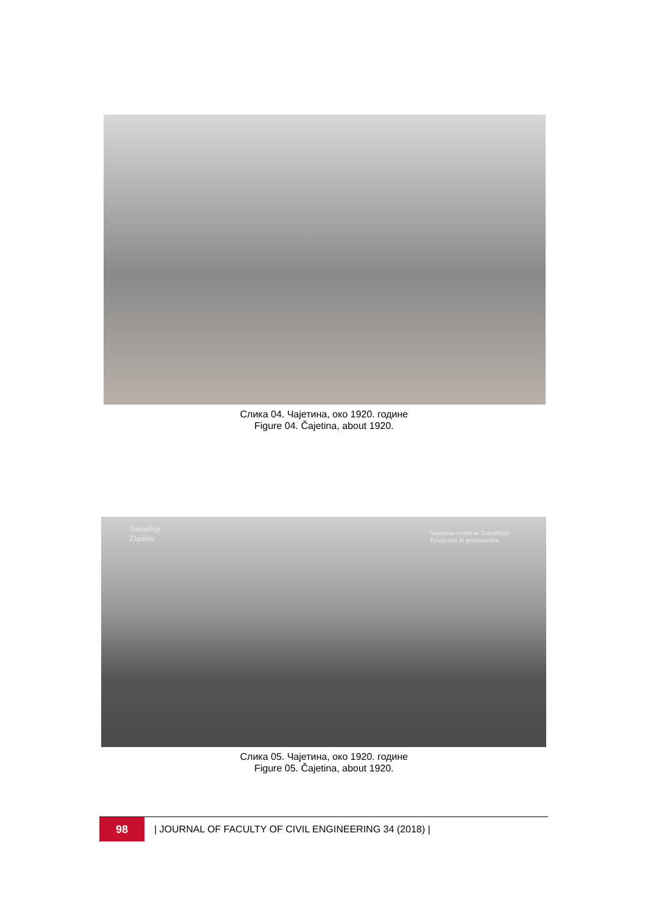Слика 04. Чајетина, око 1920. године
Figure 04. Čajetina, about 1920.
Златибор
Zlatibor
Чајетина почетак Златибора
Tchajetina le promontoire
Слика 05. Чајетина, око 1920. године
Figure 05. Čajetina, about 1920.
98
| JOURNAL OF FACULTY OF CIVIL ENGINEERING 34 (2018) |